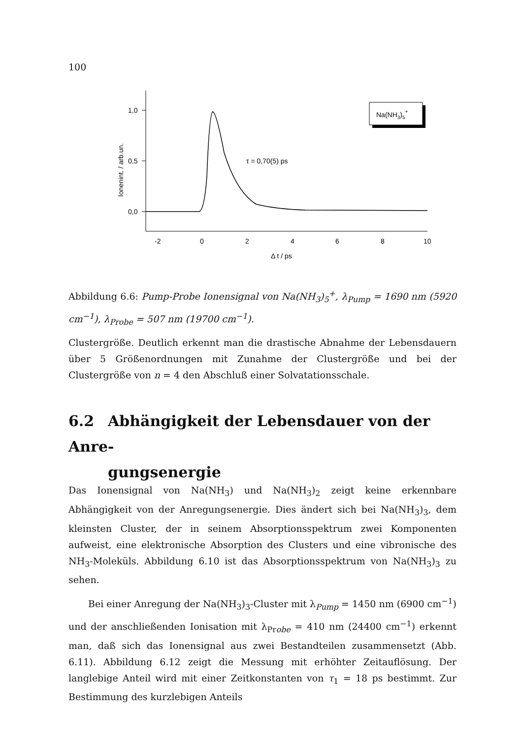100
1,0
0,5
0,0
Ionenint. / arb.un.
-2
0
2
4
6
8
10
Δ t / ps
τ = 0,70(5) ps
Na(NH3)5+
Abbildung 6.6: Pump-Probe Ionensignal von Na(NH<sub>3</sub>)<sub>5</sub><sup>+</sup>, λ<sub>Pump</sub> = 1690 nm (5920 cm<sup>−1</sup>), λ<sub>Probe</sub> = 507 nm (19700 cm<sup>−1</sup>).
Clustergröße. Deutlich erkennt man die drastische Abnahme der Lebensdauern über 5 Größenordnungen mit Zunahme der Clustergröße und bei der Clustergröße von n = 4 den Abschluß einer Solvatationsschale.
6.2 Abhängigkeit der Lebensdauer von der Anre-
gungsenergie
Das Ionensignal von Na(NH<sub>3</sub>) und Na(NH<sub>3</sub>)<sub>2</sub> zeigt keine erkennbare Abhängigkeit von der Anregungsenergie. Dies ändert sich bei Na(NH<sub>3</sub>)<sub>3</sub>, dem kleinsten Cluster, der in seinem Absorptionsspektrum zwei Komponenten aufweist, eine elektronische Absorption des Clusters und eine vibronische des NH<sub>3</sub>-Moleküls. Abbildung 6.10 ist das Absorptionsspektrum von Na(NH<sub>3</sub>)<sub>3</sub> zu sehen.
Bei einer Anregung der Na(NH<sub>3</sub>)<sub>3</sub>-Cluster mit λ<sub>Pump</sub> = 1450 nm (6900 cm<sup>−1</sup>) und der anschließenden Ionisation mit λ<sub>Probe</sub> = 410 nm (24400 cm<sup>−1</sup>) erkennt man, daß sich das Ionensignal aus zwei Bestandteilen zusammensetzt (Abb. 6.11). Abbildung 6.12 zeigt die Messung mit erhöhter Zeitauflösung. Der langlebige Anteil wird mit einer Zeitkonstanten von τ<sub>1</sub> = 18 ps bestimmt. Zur Bestimmung des kurzlebigen Anteils